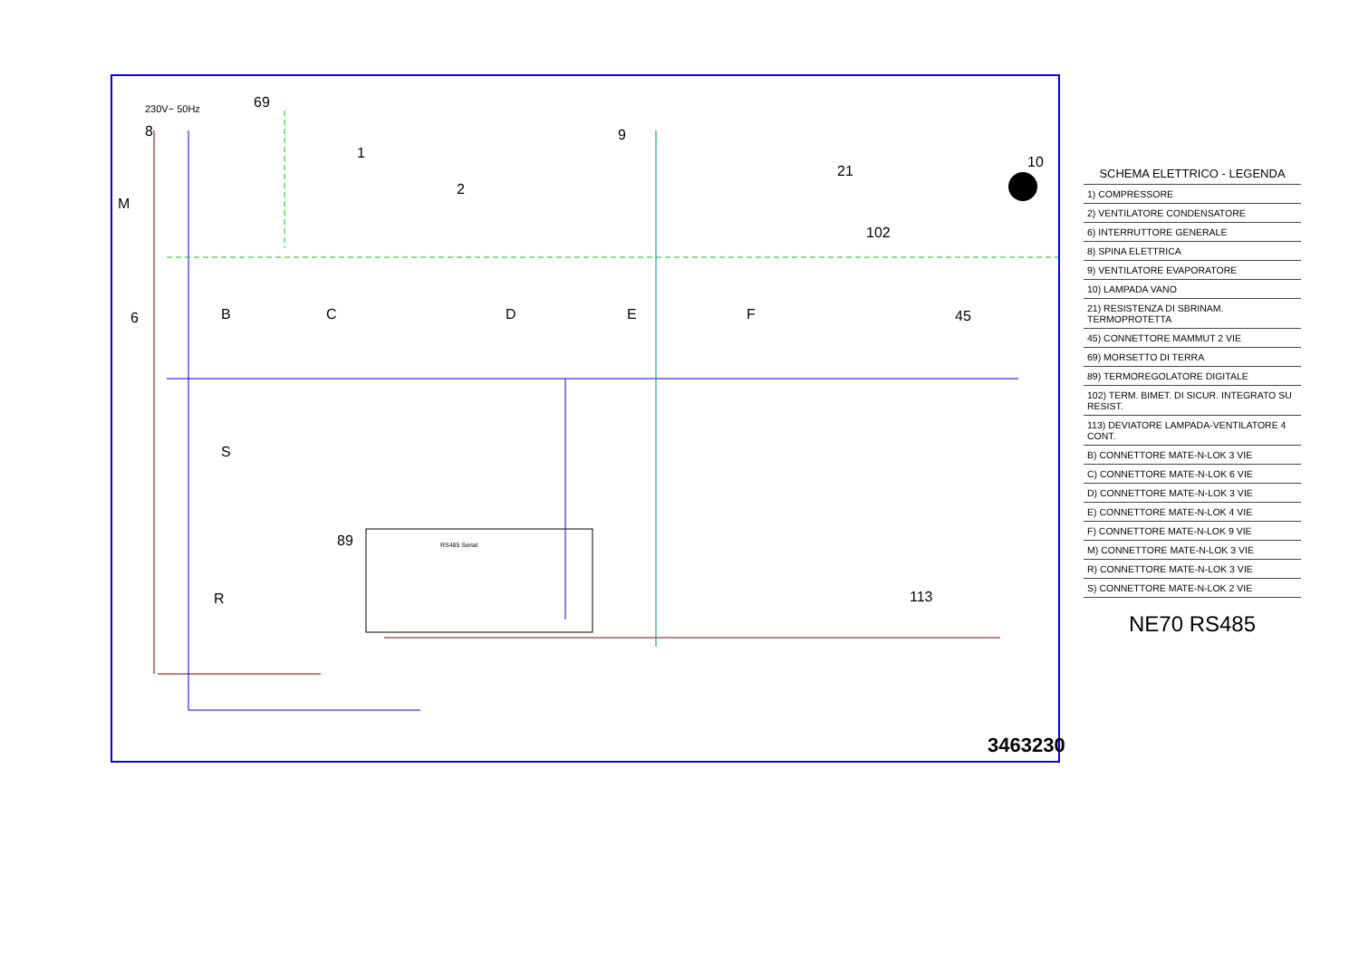8
230V~ 50Hz
69
1
2
9
10
21
102
M
6
B
C
D
E
F
45
S
R
89
113
RS485 Serial
SCHEMA ELETTRICO - LEGENDA
1) COMPRESSORE
2) VENTILATORE CONDENSATORE
6) INTERRUTTORE GENERALE
8) SPINA ELETTRICA
9) VENTILATORE EVAPORATORE
10) LAMPADA VANO
21) RESISTENZA DI SBRINAM. TERMOPROTETTA
45) CONNETTORE MAMMUT 2 VIE
69) MORSETTO DI TERRA
89) TERMOREGOLATORE DIGITALE
102) TERM. BIMET. DI SICUR. INTEGRATO SU RESIST.
113) DEVIATORE LAMPADA-VENTILATORE 4 CONT.
B) CONNETTORE MATE-N-LOK 3 VIE
C) CONNETTORE MATE-N-LOK 6 VIE
D) CONNETTORE MATE-N-LOK 3 VIE
E) CONNETTORE MATE-N-LOK 4 VIE
F) CONNETTORE MATE-N-LOK 9 VIE
M) CONNETTORE MATE-N-LOK 3 VIE
R) CONNETTORE MATE-N-LOK 3 VIE
S) CONNETTORE MATE-N-LOK 2 VIE
NE70 RS485
3463230